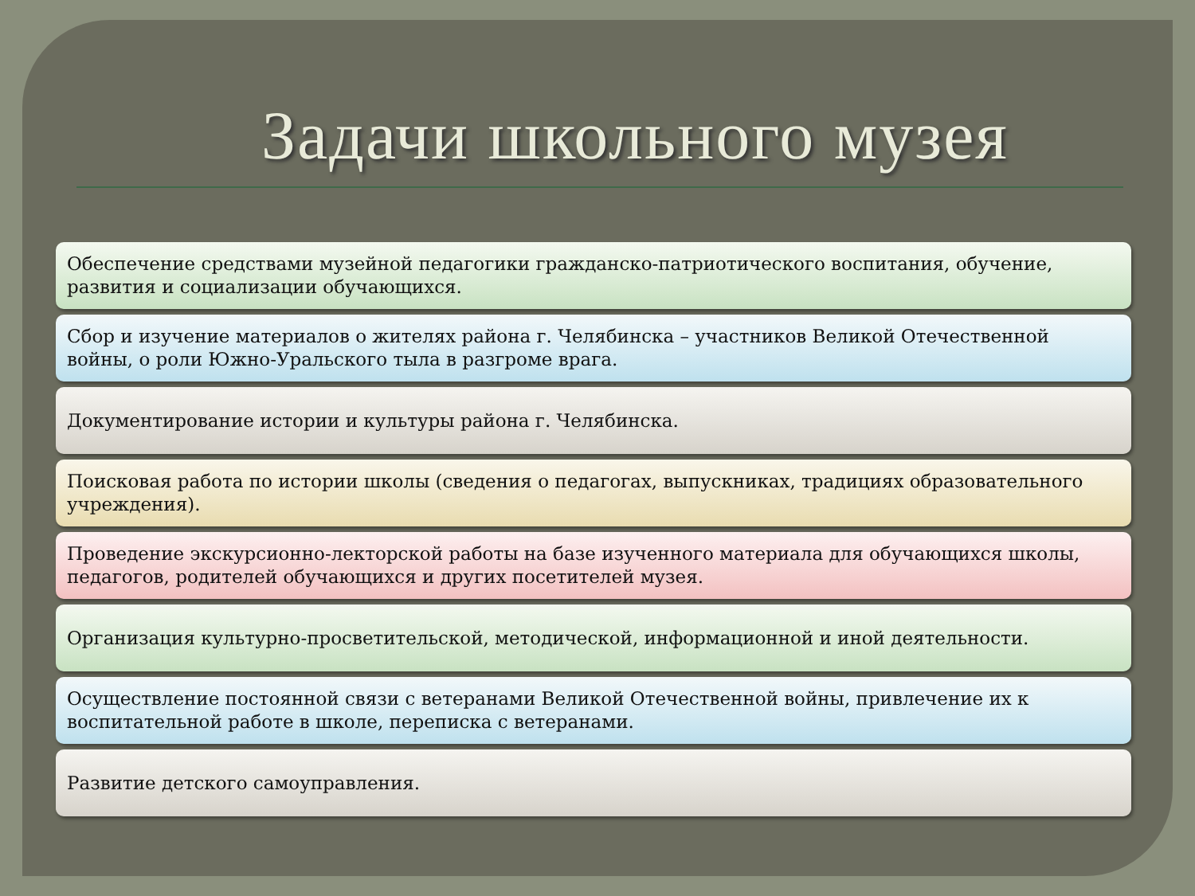Задачи школьного музея
Обеспечение средствами музейной педагогики гражданско-патриотического воспитания, обучение, развития и социализации обучающихся.
Сбор и изучение материалов о жителях района г. Челябинска – участников Великой Отечественной войны, о роли Южно-Уральского тыла в разгроме врага.
Документирование истории и культуры района г. Челябинска.
Поисковая работа по истории школы (сведения о педагогах, выпускниках, традициях образовательного учреждения).
Проведение экскурсионно-лекторской работы на базе изученного материала для обучающихся школы, педагогов, родителей обучающихся и других посетителей музея.
Организация культурно-просветительской, методической, информационной и иной деятельности.
Осуществление постоянной связи с ветеранами Великой Отечественной войны, привлечение их к воспитательной работе в школе, переписка с ветеранами.
Развитие детского самоуправления.